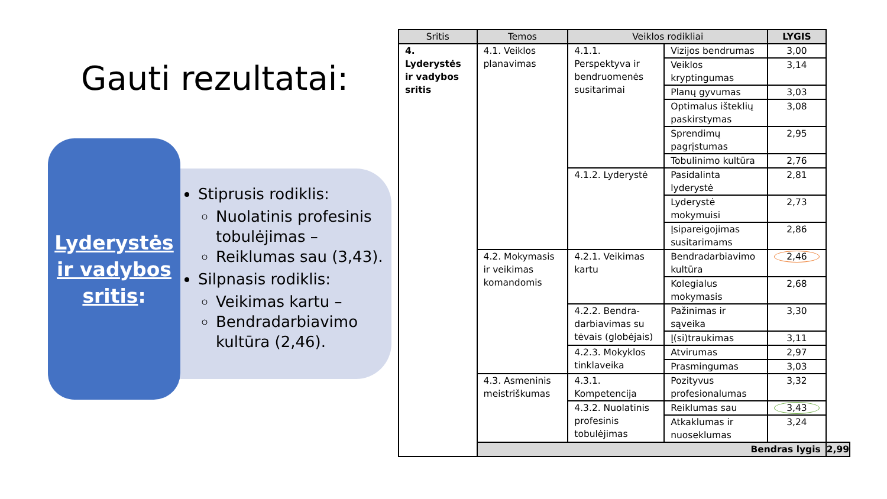Gauti rezultatai:
Lyderystės ir vadybos sritis:
Stiprusis rodiklis:
Nuolatinis profesinis tobulėjimas –
Reiklumas sau (3,43).
Silpnasis rodiklis:
Veikimas kartu –
Bendradarbiavimo kultūra (2,46).
| Sritis | Temos | Veiklos rodikliai | | LYGIS | |
| --- | --- | --- | --- | --- | --- |
| 4. Lyderystės ir vadybos sritis | 4.1. Veiklos planavimas | 4.1.1. Perspektyva ir bendruomenės susitarimai | Vizijos bendrumas | 3,00 | |
| | | | Veiklos kryptingumas | 3,14 | |
| | | | Planų gyvumas | 3,03 | |
| | | | Optimalus išteklių paskirstymas | 3,08 | |
| | | | Sprendimų pagrįstumas | 2,95 | |
| | | | Tobulinimo kultūra | 2,76 | |
| | | 4.1.2. Lyderystė | Pasidalinta lyderystė | 2,81 | |
| | | | Lyderystė mokymuisi | 2,73 | |
| | | | Įsipareigojimas susitarimams | 2,86 | |
| | 4.2. Mokymasis ir veikimas komandomis | 4.2.1. Veikimas kartu | Bendradarbiavimo kultūra | 2,46 | |
| | | | Kolegialus mokymasis | 2,68 | |
| | | 4.2.2. Bendra-darbiavimas su tėvais (globėjais) | Pažinimas ir sąveika | 3,30 | |
| | | | Į(si)traukimas | 3,11 | |
| | | 4.2.3. Mokyklos tinklaveika | Atvirumas | 2,97 | |
| | | | Prasmingumas | 3,03 | |
| | 4.3. Asmeninis meistriškumas | 4.3.1. Kompetencija | Pozityvus profesionalumas | 3,32 | |
| | | 4.3.2. Nuolatinis profesinis tobulėjimas | Reiklumas sau | 3,43 | |
| | | | Atkaklumas ir nuoseklumas | 3,24 | |
| | Bendras lygis | | | | 2,99 |